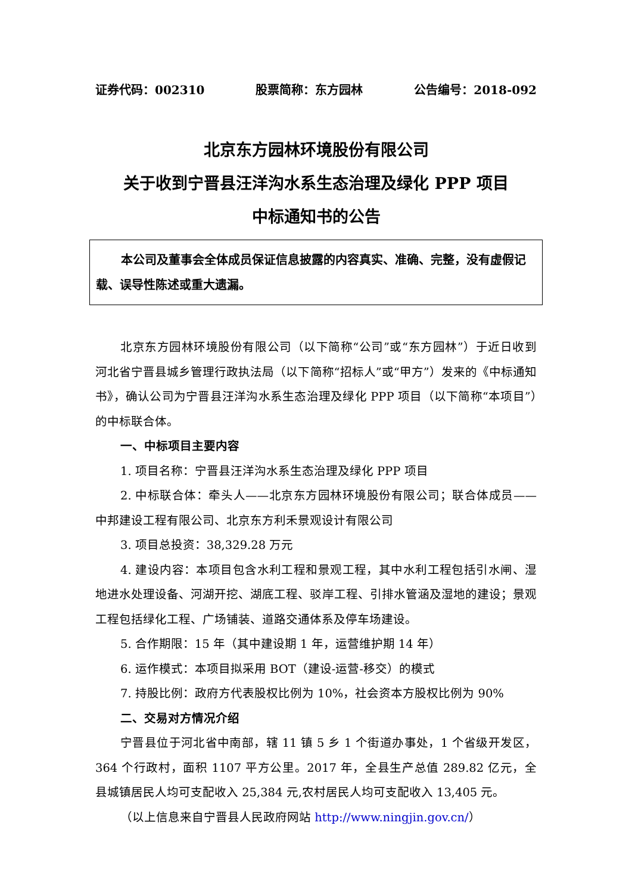证券代码：002310 股票简称：东方园林 公告编号：2018-092
北京东方园林环境股份有限公司
关于收到宁晋县汪洋沟水系生态治理及绿化 PPP 项目
中标通知书的公告
本公司及董事会全体成员保证信息披露的内容真实、准确、完整，没有虚假记载、误导性陈述或重大遗漏。
北京东方园林环境股份有限公司（以下简称“公司”或“东方园林”）于近日收到河北省宁晋县城乡管理行政执法局（以下简称“招标人”或“甲方”）发来的《中标通知书》，确认公司为宁晋县汪洋沟水系生态治理及绿化 PPP 项目（以下简称“本项目”）的中标联合体。
一、中标项目主要内容
1. 项目名称：宁晋县汪洋沟水系生态治理及绿化 PPP 项目
2. 中标联合体：牵头人——北京东方园林环境股份有限公司；联合体成员——中邦建设工程有限公司、北京东方利禾景观设计有限公司
3. 项目总投资：38,329.28 万元
4. 建设内容：本项目包含水利工程和景观工程，其中水利工程包括引水闸、湿地进水处理设备、河湖开挖、湖底工程、驳岸工程、引排水管涵及湿地的建设；景观工程包括绿化工程、广场铺装、道路交通体系及停车场建设。
5. 合作期限：15 年（其中建设期 1 年，运营维护期 14 年）
6. 运作模式：本项目拟采用 BOT（建设-运营-移交）的模式
7. 持股比例：政府方代表股权比例为 10%，社会资本方股权比例为 90%
二、交易对方情况介绍
宁晋县位于河北省中南部，辖 11 镇 5 乡 1 个街道办事处，1 个省级开发区，364 个行政村，面积 1107 平方公里。2017 年，全县生产总值 289.82 亿元，全县城镇居民人均可支配收入 25,384 元,农村居民人均可支配收入 13,405 元。
（以上信息来自宁晋县人民政府网站 http://www.ningjin.gov.cn/）